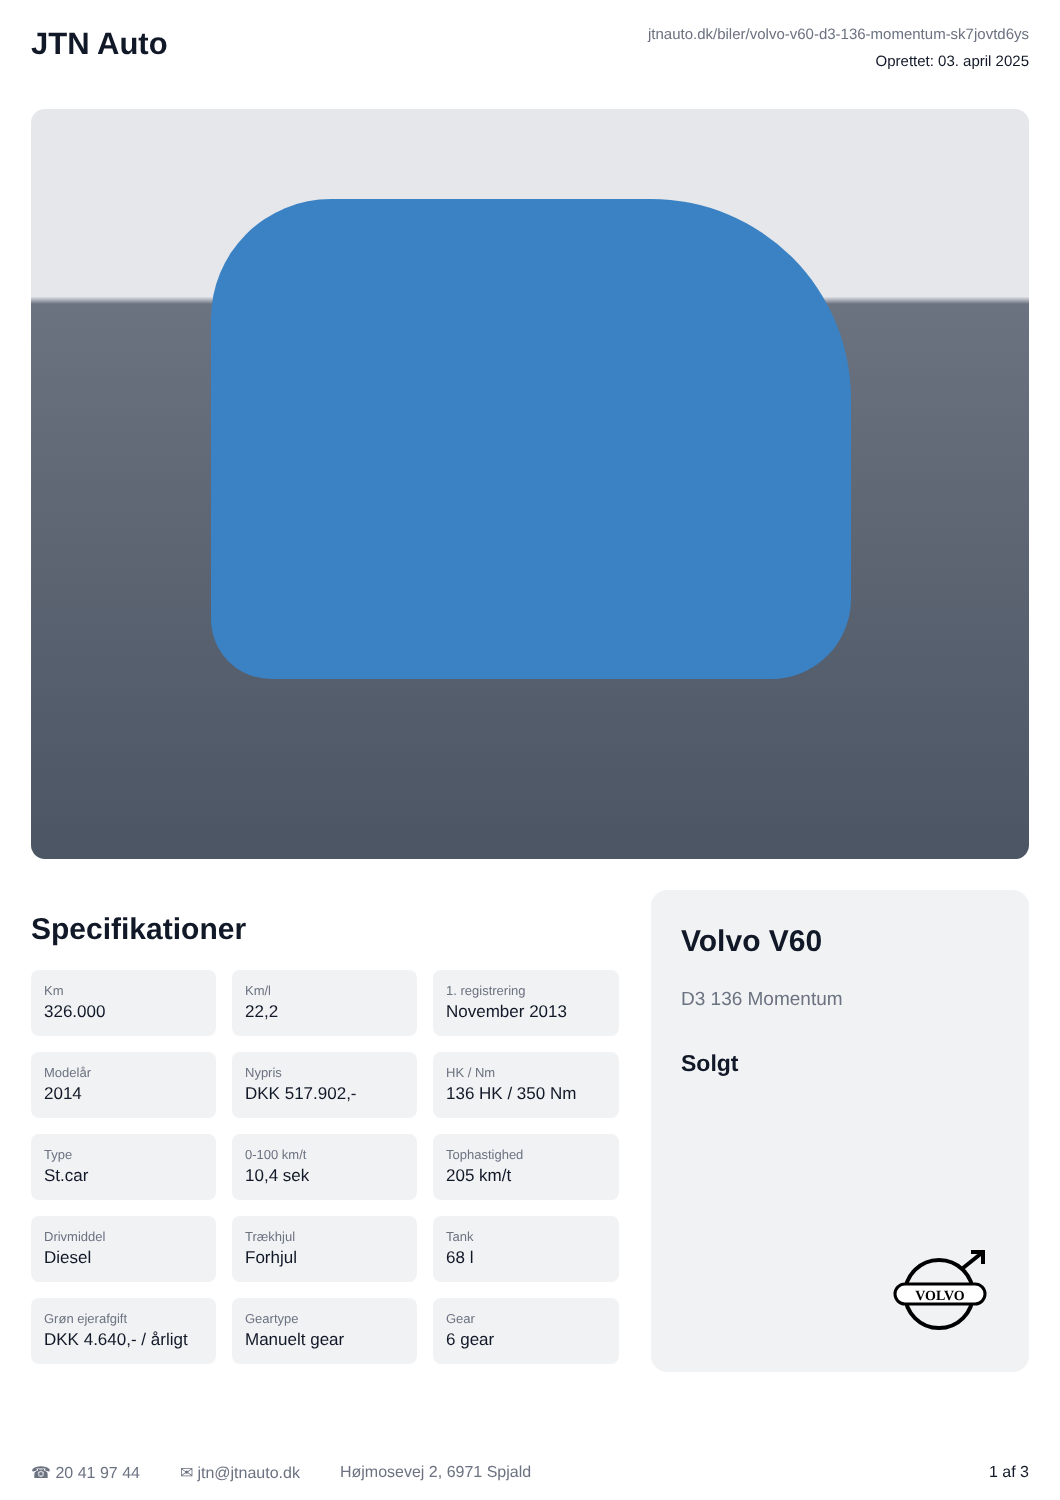JTN Auto
jtnauto.dk/biler/volvo-v60-d3-136-momentum-sk7jovtd6ys
Oprettet: 03. april 2025
Specifikationer
Km
326.000
Km/l
22,2
1. registrering
November 2013
Modelår
2014
Nypris
DKK 517.902,-
HK / Nm
136 HK / 350 Nm
Type
St.car
0-100 km/t
10,4 sek
Tophastighed
205 km/t
Drivmiddel
Diesel
Trækhjul
Forhjul
Tank
68 l
Grøn ejerafgift
DKK 4.640,- / årligt
Geartype
Manuelt gear
Gear
6 gear
Volvo V60
D3 136 Momentum
Solgt
VOLVO
☎ 20 41 97 44 ✉ jtn@jtnauto.dk Højmosevej 2, 6971 Spjald 1 af 3